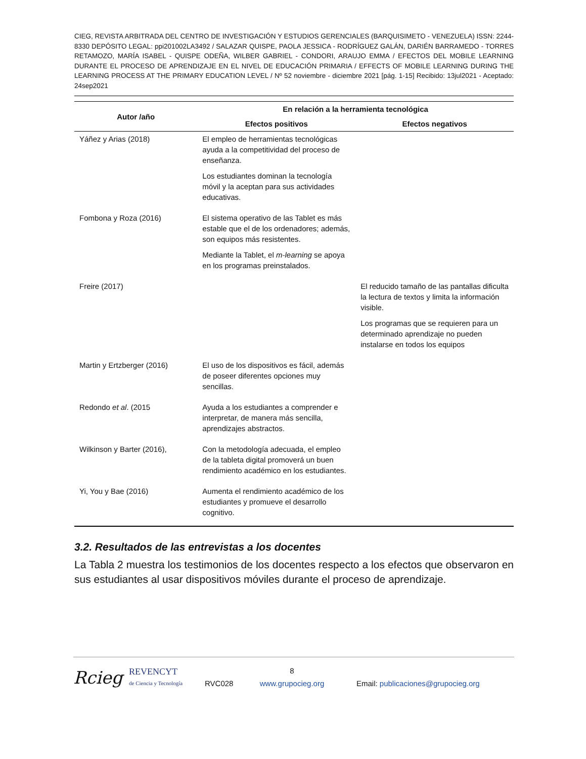CIEG, REVISTA ARBITRADA DEL CENTRO DE INVESTIGACIÓN Y ESTUDIOS GERENCIALES (BARQUISIMETO - VENEZUELA) ISSN: 2244-8330 DEPÓSITO LEGAL: ppi201002LA3492 / SALAZAR QUISPE, PAOLA JESSICA - RODRÍGUEZ GALÁN, DARIÉN BARRAMEDO - TORRES RETAMOZO, MARÍA ISABEL - QUISPE ODEÑA, WILBER GABRIEL - CONDORI, ARAUJO EMMA / EFECTOS DEL MOBILE LEARNING DURANTE EL PROCESO DE APRENDIZAJE EN EL NIVEL DE EDUCACIÓN PRIMARIA / EFFECTS OF MOBILE LEARNING DURING THE LEARNING PROCESS AT THE PRIMARY EDUCATION LEVEL / Nº 52 noviembre - diciembre 2021 [pág. 1-15] Recibido: 13jul2021 - Aceptado: 24sep2021
| Autor /año | En relación a la herramienta tecnológica | |
| --- | --- | --- |
| | Efectos positivos | Efectos negativos |
| Yáñez y Arias (2018) | El empleo de herramientas tecnológicas ayuda a la competitividad del proceso de enseñanza. Los estudiantes dominan la tecnología móvil y la aceptan para sus actividades educativas. | |
| Fombona y Roza (2016) | El sistema operativo de las Tablet es más estable que el de los ordenadores; además, son equipos más resistentes. Mediante la Tablet, el m-learning se apoya en los programas preinstalados. | |
| Freire (2017) | | El reducido tamaño de las pantallas dificulta la lectura de textos y limita la información visible. Los programas que se requieren para un determinado aprendizaje no pueden instalarse en todos los equipos |
| Martin y Ertzberger (2016) | El uso de los dispositivos es fácil, además de poseer diferentes opciones muy sencillas. | |
| Redondo et al . (2015 | Ayuda a los estudiantes a comprender e interpretar, de manera más sencilla, aprendizajes abstractos. | |
| Wilkinson y Barter (2016), | Con la metodología adecuada, el empleo de la tableta digital promoverá un buen rendimiento académico en los estudiantes. | |
| Yi, You y Bae (2016) | Aumenta el rendimiento académico de los estudiantes y promueve el desarrollo cognitivo. | |
3.2. Resultados de las entrevistas a los docentes
La Tabla 2 muestra los testimonios de los docentes respecto a los efectos que observaron en sus estudiantes al usar dispositivos móviles durante el proceso de aprendizaje.
Rcieg
REVENCYT
de Ciencia y Tecnología
RVC028
8
www.grupocieg.org
Email: publicaciones@grupocieg.org